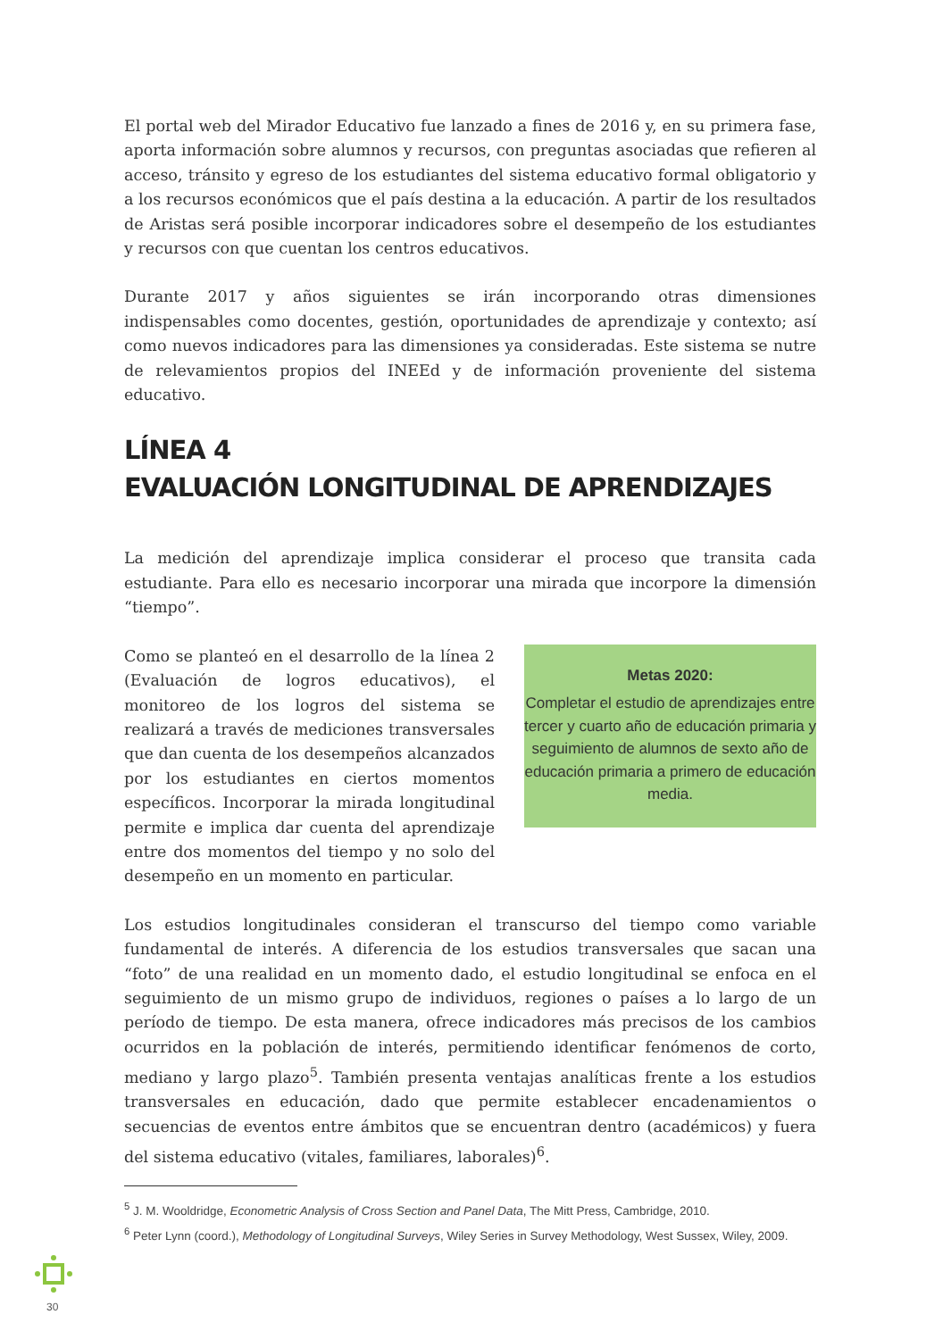El portal web del Mirador Educativo fue lanzado a fines de 2016 y, en su primera fase, aporta información sobre alumnos y recursos, con preguntas asociadas que refieren al acceso, tránsito y egreso de los estudiantes del sistema educativo formal obligatorio y a los recursos económicos que el país destina a la educación. A partir de los resultados de Aristas será posible incorporar indicadores sobre el desempeño de los estudiantes y recursos con que cuentan los centros educativos.
Durante 2017 y años siguientes se irán incorporando otras dimensiones indispensables como docentes, gestión, oportunidades de aprendizaje y contexto; así como nuevos indicadores para las dimensiones ya consideradas. Este sistema se nutre de relevamientos propios del INEEd y de información proveniente del sistema educativo.
LÍNEA 4
EVALUACIÓN LONGITUDINAL DE APRENDIZAJES
La medición del aprendizaje implica considerar el proceso que transita cada estudiante. Para ello es necesario incorporar una mirada que incorpore la dimensión “tiempo”.
Como se planteó en el desarrollo de la línea 2 (Evaluación de logros educativos), el monitoreo de los logros del sistema se realizará a través de mediciones transversales que dan cuenta de los desempeños alcanzados por los estudiantes en ciertos momentos específicos. Incorporar la mirada longitudinal permite e implica dar cuenta del aprendizaje entre dos momentos del tiempo y no solo del desempeño en un momento en particular.
Metas 2020:
Completar el estudio de aprendizajes entre tercer y cuarto año de educación primaria y seguimiento de alumnos de sexto año de educación primaria a primero de educación media.
Los estudios longitudinales consideran el transcurso del tiempo como variable fundamental de interés. A diferencia de los estudios transversales que sacan una “foto” de una realidad en un momento dado, el estudio longitudinal se enfoca en el seguimiento de un mismo grupo de individuos, regiones o países a lo largo de un período de tiempo. De esta manera, ofrece indicadores más precisos de los cambios ocurridos en la población de interés, permitiendo identificar fenómenos de corto, mediano y largo plazo<sup>5</sup>. También presenta ventajas analíticas frente a los estudios transversales en educación, dado que permite establecer encadenamientos o secuencias de eventos entre ámbitos que se encuentran dentro (académicos) y fuera del sistema educativo (vitales, familiares, laborales)<sup>6</sup>.
<sup>5</sup> J. M. Wooldridge, Econometric Analysis of Cross Section and Panel Data, The Mitt Press, Cambridge, 2010.
<sup>6</sup> Peter Lynn (coord.), Methodology of Longitudinal Surveys, Wiley Series in Survey Methodology, West Sussex, Wiley, 2009.
30